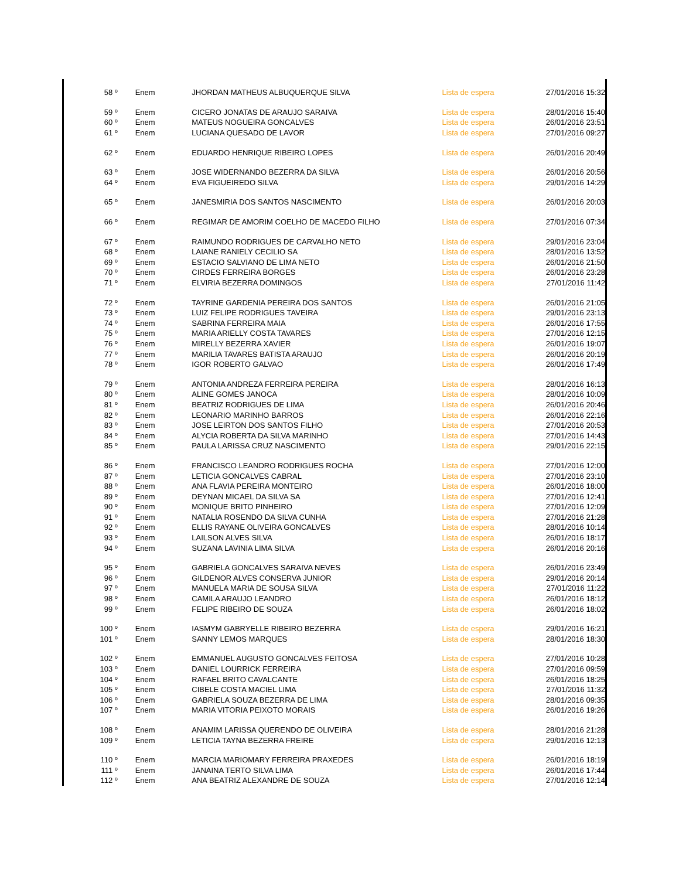| 58 º | Enem | JHORDAN MATHEUS ALBUQUERQUE SILVA | Lista de espera | 27/01/2016 15:32 |
| 59 º | Enem | CICERO JONATAS DE ARAUJO SARAIVA | Lista de espera | 28/01/2016 15:40 |
| 60 º | Enem | MATEUS NOGUEIRA GONCALVES | Lista de espera | 26/01/2016 23:51 |
| 61 º | Enem | LUCIANA QUESADO DE LAVOR | Lista de espera | 27/01/2016 09:27 |
| 62 º | Enem | EDUARDO HENRIQUE RIBEIRO LOPES | Lista de espera | 26/01/2016 20:49 |
| 63 º | Enem | JOSE WIDERNANDO BEZERRA DA SILVA | Lista de espera | 26/01/2016 20:56 |
| 64 º | Enem | EVA FIGUEIREDO SILVA | Lista de espera | 29/01/2016 14:29 |
| 65 º | Enem | JANESMIRIA DOS SANTOS NASCIMENTO | Lista de espera | 26/01/2016 20:03 |
| 66 º | Enem | REGIMAR DE AMORIM COELHO DE MACEDO FILHO | Lista de espera | 27/01/2016 07:34 |
| 67 º | Enem | RAIMUNDO RODRIGUES DE CARVALHO NETO | Lista de espera | 29/01/2016 23:04 |
| 68 º | Enem | LAIANE RANIELY CECILIO SA | Lista de espera | 28/01/2016 13:52 |
| 69 º | Enem | ESTACIO SALVIANO DE LIMA NETO | Lista de espera | 26/01/2016 21:50 |
| 70 º | Enem | CIRDES FERREIRA BORGES | Lista de espera | 26/01/2016 23:28 |
| 71 º | Enem | ELVIRIA BEZERRA DOMINGOS | Lista de espera | 27/01/2016 11:42 |
| 72 º | Enem | TAYRINE GARDENIA PEREIRA DOS SANTOS | Lista de espera | 26/01/2016 21:05 |
| 73 º | Enem | LUIZ FELIPE RODRIGUES TAVEIRA | Lista de espera | 29/01/2016 23:13 |
| 74 º | Enem | SABRINA FERREIRA MAIA | Lista de espera | 26/01/2016 17:55 |
| 75 º | Enem | MARIA ARIELLY COSTA TAVARES | Lista de espera | 27/01/2016 12:15 |
| 76 º | Enem | MIRELLY BEZERRA XAVIER | Lista de espera | 26/01/2016 19:07 |
| 77 º | Enem | MARILIA TAVARES BATISTA ARAUJO | Lista de espera | 26/01/2016 20:19 |
| 78 º | Enem | IGOR ROBERTO GALVAO | Lista de espera | 26/01/2016 17:49 |
| 79 º | Enem | ANTONIA ANDREZA FERREIRA PEREIRA | Lista de espera | 28/01/2016 16:13 |
| 80 º | Enem | ALINE GOMES JANOCA | Lista de espera | 28/01/2016 10:09 |
| 81 º | Enem | BEATRIZ RODRIGUES DE LIMA | Lista de espera | 26/01/2016 20:46 |
| 82 º | Enem | LEONARIO MARINHO BARROS | Lista de espera | 26/01/2016 22:16 |
| 83 º | Enem | JOSE LEIRTON DOS SANTOS FILHO | Lista de espera | 27/01/2016 20:53 |
| 84 º | Enem | ALYCIA ROBERTA DA SILVA MARINHO | Lista de espera | 27/01/2016 14:43 |
| 85 º | Enem | PAULA LARISSA CRUZ NASCIMENTO | Lista de espera | 29/01/2016 22:15 |
| 86 º | Enem | FRANCISCO LEANDRO RODRIGUES ROCHA | Lista de espera | 27/01/2016 12:00 |
| 87 º | Enem | LETICIA GONCALVES CABRAL | Lista de espera | 27/01/2016 23:10 |
| 88 º | Enem | ANA FLAVIA PEREIRA MONTEIRO | Lista de espera | 26/01/2016 18:00 |
| 89 º | Enem | DEYNAN MICAEL DA SILVA SA | Lista de espera | 27/01/2016 12:41 |
| 90 º | Enem | MONIQUE BRITO PINHEIRO | Lista de espera | 27/01/2016 12:09 |
| 91 º | Enem | NATALIA ROSENDO DA SILVA CUNHA | Lista de espera | 27/01/2016 21:28 |
| 92 º | Enem | ELLIS RAYANE OLIVEIRA GONCALVES | Lista de espera | 28/01/2016 10:14 |
| 93 º | Enem | LAILSON ALVES SILVA | Lista de espera | 26/01/2016 18:17 |
| 94 º | Enem | SUZANA LAVINIA LIMA SILVA | Lista de espera | 26/01/2016 20:16 |
| 95 º | Enem | GABRIELA GONCALVES SARAIVA NEVES | Lista de espera | 26/01/2016 23:49 |
| 96 º | Enem | GILDENOR ALVES CONSERVA JUNIOR | Lista de espera | 29/01/2016 20:14 |
| 97 º | Enem | MANUELA MARIA DE SOUSA SILVA | Lista de espera | 27/01/2016 11:22 |
| 98 º | Enem | CAMILA ARAUJO LEANDRO | Lista de espera | 26/01/2016 18:12 |
| 99 º | Enem | FELIPE RIBEIRO DE SOUZA | Lista de espera | 26/01/2016 18:02 |
| 100 º | Enem | IASMYM GABRYELLE RIBEIRO BEZERRA | Lista de espera | 29/01/2016 16:21 |
| 101 º | Enem | SANNY LEMOS MARQUES | Lista de espera | 28/01/2016 18:30 |
| 102 º | Enem | EMMANUEL AUGUSTO GONCALVES FEITOSA | Lista de espera | 27/01/2016 10:28 |
| 103 º | Enem | DANIEL LOURRICK FERREIRA | Lista de espera | 27/01/2016 09:59 |
| 104 º | Enem | RAFAEL BRITO CAVALCANTE | Lista de espera | 26/01/2016 18:25 |
| 105 º | Enem | CIBELE COSTA MACIEL LIMA | Lista de espera | 27/01/2016 11:32 |
| 106 º | Enem | GABRIELA SOUZA BEZERRA DE LIMA | Lista de espera | 28/01/2016 09:35 |
| 107 º | Enem | MARIA VITORIA PEIXOTO MORAIS | Lista de espera | 26/01/2016 19:26 |
| 108 º | Enem | ANAMIM LARISSA QUERENDO DE OLIVEIRA | Lista de espera | 28/01/2016 21:28 |
| 109 º | Enem | LETICIA TAYNA BEZERRA FREIRE | Lista de espera | 29/01/2016 12:13 |
| 110 º | Enem | MARCIA MARIOMARY FERREIRA PRAXEDES | Lista de espera | 26/01/2016 18:19 |
| 111 º | Enem | JANAINA TERTO SILVA LIMA | Lista de espera | 26/01/2016 17:44 |
| 112 º | Enem | ANA BEATRIZ ALEXANDRE DE SOUZA | Lista de espera | 27/01/2016 12:14 |